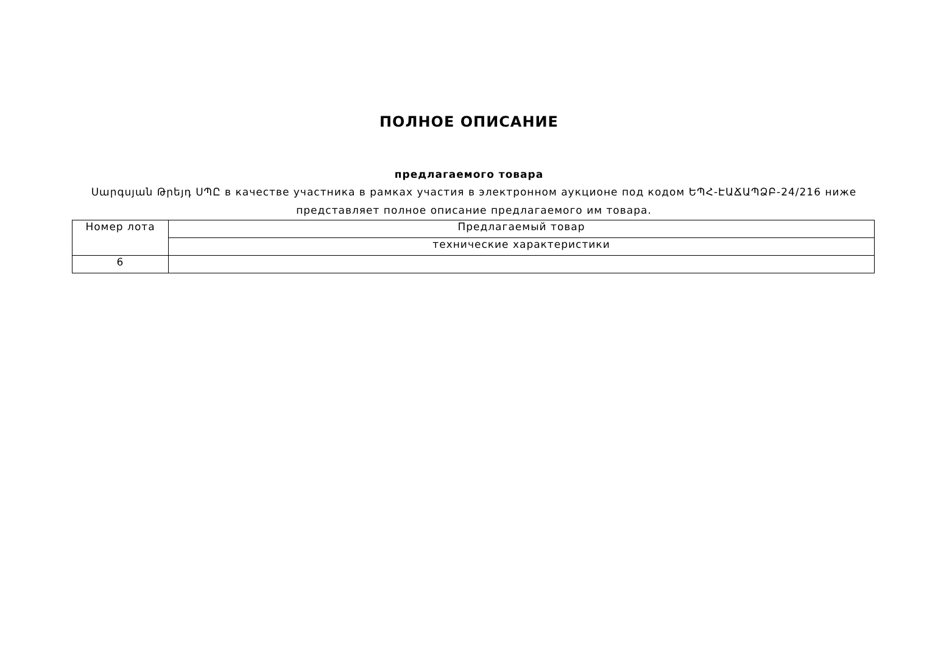ПОЛНОЕ ОПИСАНИЕ
предлагаемого товара
Սարգսյան Թրեյդ ՍՊԸ в качестве участника в рамках участия в электронном аукционе под кодом ԵՊՀ-ԷԱՃԱՊՁԲ-24/216 ниже представляет полное описание предлагаемого им товара.
| Номер лота | Предлагаемый товар |
| | технические характеристики |
| 6 | |